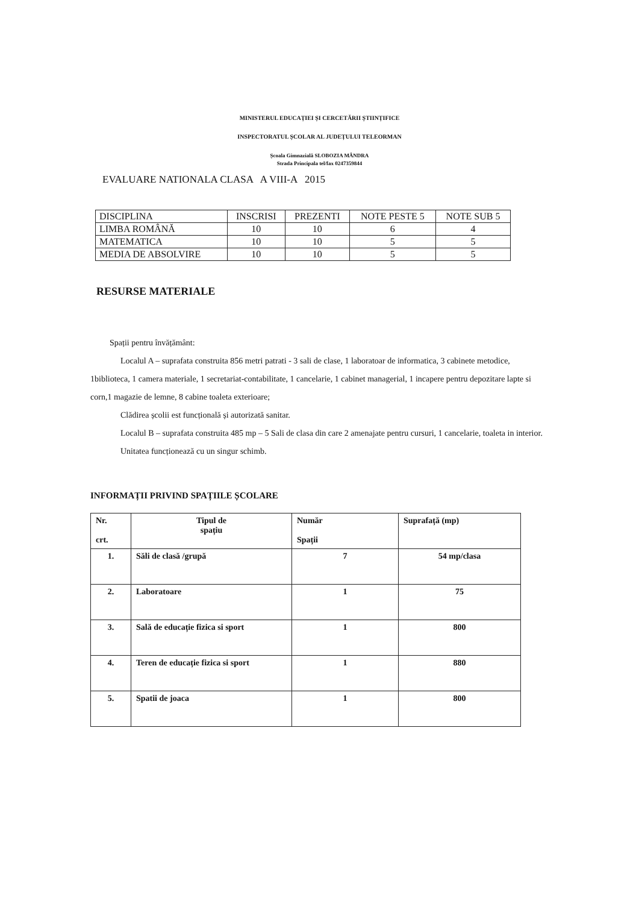MINISTERUL EDUCAȚIEI ȘI CERCETĂRII ȘTIINȚIFICE
INSPECTORATUL ȘCOLAR AL JUDEȚULUI TELEORMAN
Școala Gimnazială SLOBOZIA MÂNDRA
Strada Principala tel/fax 0247359844
EVALUARE NATIONALA CLASA A VIII-A 2015
| DISCIPLINA | INSCRISI | PREZENTI | NOTE PESTE 5 | NOTE SUB 5 |
| --- | --- | --- | --- | --- |
| LIMBA ROMÂNĂ | 10 | 10 | 6 | 4 |
| MATEMATICA | 10 | 10 | 5 | 5 |
| MEDIA DE ABSOLVIRE | 10 | 10 | 5 | 5 |
RESURSE MATERIALE
Spații pentru învățământ:
Localul A – suprafata construita 856 metri patrati - 3 sali de clase, 1 laboratoar de informatica, 3 cabinete metodice, 1biblioteca, 1 camera materiale, 1 secretariat-contabilitate, 1 cancelarie, 1 cabinet managerial, 1 incapere pentru depozitare lapte si corn,1 magazie de lemne, 8 cabine toaleta exterioare;
Clădirea școlii est funcțională și autorizată sanitar.
Localul B – suprafata construita 485 mp – 5 Sali de clasa din care 2 amenajate pentru cursuri, 1 cancelarie, toaleta in interior.
Unitatea funcționează cu un singur schimb.
INFORMAȚII PRIVIND SPAȚIILE ȘCOLARE
| Nr. crt. | Tipul de spațiu | Număr Spații | Suprafață (mp) |
| --- | --- | --- | --- |
| 1. | Săli de clasă /grupă | 7 | 54 mp/clasa |
| 2. | Laboratoare | 1 | 75 |
| 3. | Sală de educație fizica si sport | 1 | 800 |
| 4. | Teren de educație fizica si sport | 1 | 880 |
| 5. | Spatii de joaca | 1 | 800 |